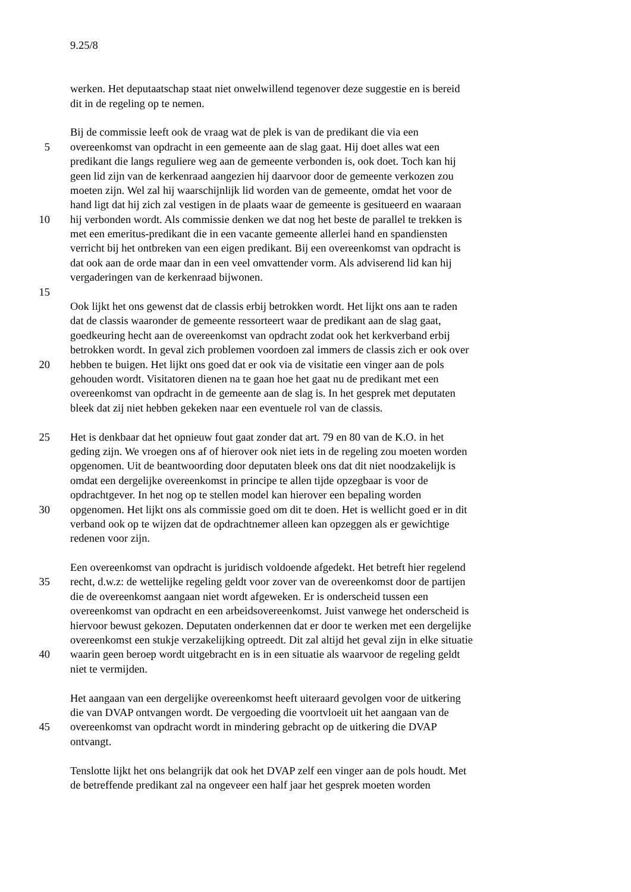9.25/8
werken. Het deputaatschap staat niet onwelwillend tegenover deze suggestie en is bereid
dit in de regeling op te nemen.
Bij de commissie leeft ook de vraag wat de plek is van de predikant die via een
5 overeenkomst van opdracht in een gemeente aan de slag gaat. Hij doet alles wat een
predikant die langs reguliere weg aan de gemeente verbonden is, ook doet. Toch kan hij
geen lid zijn van de kerkenraad aangezien hij daarvoor door de gemeente verkozen zou
moeten zijn. Wel zal hij waarschijnlijk lid worden van de gemeente, omdat het voor de
hand ligt dat hij zich zal vestigen in de plaats waar de gemeente is gesitueerd en waaraan
10 hij verbonden wordt. Als commissie denken we dat nog het beste de parallel te trekken is
met een emeritus-predikant die in een vacante gemeente allerlei hand en spandiensten
verricht bij het ontbreken van een eigen predikant. Bij een overeenkomst van opdracht is
dat ook aan de orde maar dan in een veel omvattender vorm. Als adviserend lid kan hij
vergaderingen van de kerkenraad bijwonen.
15
Ook lijkt het ons gewenst dat de classis erbij betrokken wordt. Het lijkt ons aan te raden
dat de classis waaronder de gemeente ressorteert waar de predikant aan de slag gaat,
goedkeuring hecht aan de overeenkomst van opdracht zodat ook het kerkverband erbij
betrokken wordt. In geval zich problemen voordoen zal immers de classis zich er ook over
20 hebben te buigen. Het lijkt ons goed dat er ook via de visitatie een vinger aan de pols
gehouden wordt. Visitatoren dienen na te gaan hoe het gaat nu de predikant met een
overeenkomst van opdracht in de gemeente aan de slag is. In het gesprek met deputaten
bleek dat zij niet hebben gekeken naar een eventuele rol van de classis.
25 Het is denkbaar dat het opnieuw fout gaat zonder dat art. 79 en 80 van de K.O. in het
geding zijn. We vroegen ons af of hierover ook niet iets in de regeling zou moeten worden
opgenomen. Uit de beantwoording door deputaten bleek ons dat dit niet noodzakelijk is
omdat een dergelijke overeenkomst in principe te allen tijde opzegbaar is voor de
opdrachtgever. In het nog op te stellen model kan hierover een bepaling worden
30 opgenomen. Het lijkt ons als commissie goed om dit te doen. Het is wellicht goed er in dit
verband ook op te wijzen dat de opdrachtnemer alleen kan opzeggen als er gewichtige
redenen voor zijn.
Een overeenkomst van opdracht is juridisch voldoende afgedekt. Het betreft hier regelend
35 recht, d.w.z: de wettelijke regeling geldt voor zover van de overeenkomst door de partijen
die de overeenkomst aangaan niet wordt afgeweken. Er is onderscheid tussen een
overeenkomst van opdracht en een arbeidsovereenkomst. Juist vanwege het onderscheid is
hiervoor bewust gekozen. Deputaten onderkennen dat er door te werken met een dergelijke
overeenkomst een stukje verzakelijking optreedt. Dit zal altijd het geval zijn in elke situatie
40 waarin geen beroep wordt uitgebracht en is in een situatie als waarvoor de regeling geldt
niet te vermijden.
Het aangaan van een dergelijke overeenkomst heeft uiteraard gevolgen voor de uitkering
die van DVAP ontvangen wordt. De vergoeding die voortvloeit uit het aangaan van de
45 overeenkomst van opdracht wordt in mindering gebracht op de uitkering die DVAP
ontvangt.
Tenslotte lijkt het ons belangrijk dat ook het DVAP zelf een vinger aan de pols houdt. Met
de betreffende predikant zal na ongeveer een half jaar het gesprek moeten worden